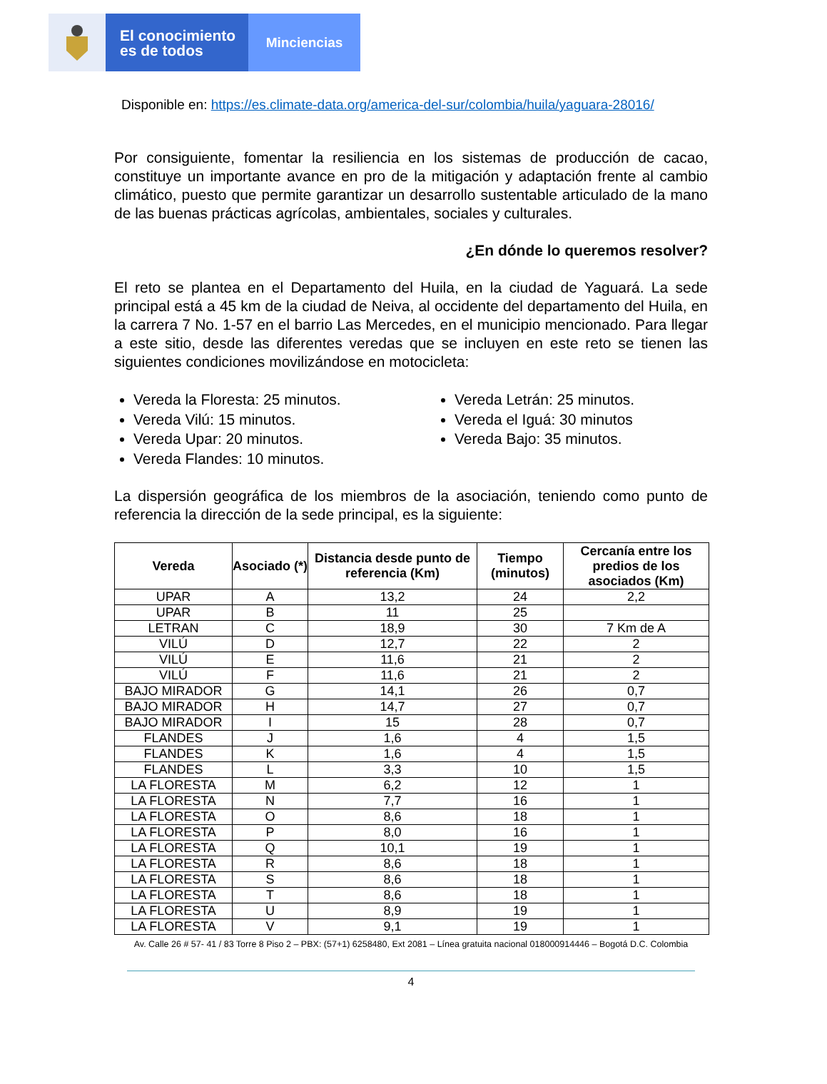El conocimiento
es de todos
Minciencias
Disponible en: https://es.climate-data.org/america-del-sur/colombia/huila/yaguara-28016/
Por consiguiente, fomentar la resiliencia en los sistemas de producción de cacao, constituye un importante avance en pro de la mitigación y adaptación frente al cambio climático, puesto que permite garantizar un desarrollo sustentable articulado de la mano de las buenas prácticas agrícolas, ambientales, sociales y culturales.
¿En dónde lo queremos resolver?
El reto se plantea en el Departamento del Huila, en la ciudad de Yaguará. La sede principal está a 45 km de la ciudad de Neiva, al occidente del departamento del Huila, en la carrera 7 No. 1-57 en el barrio Las Mercedes, en el municipio mencionado. Para llegar a este sitio, desde las diferentes veredas que se incluyen en este reto se tienen las siguientes condiciones movilizándose en motocicleta:
Vereda la Floresta: 25 minutos.
Vereda Vilú: 15 minutos.
Vereda Upar: 20 minutos.
Vereda Flandes: 10 minutos.
Vereda Letrán: 25 minutos.
Vereda el Iguá: 30 minutos
Vereda Bajo: 35 minutos.
La dispersión geográfica de los miembros de la asociación, teniendo como punto de referencia la dirección de la sede principal, es la siguiente:
| Vereda | Asociado (*) | Distancia desde punto de referencia (Km) | Tiempo (minutos) | Cercanía entre los predios de los asociados (Km) |
| --- | --- | --- | --- | --- |
| UPAR | A | 13,2 | 24 | 2,2 |
| UPAR | B | 11 | 25 | |
| LETRAN | C | 18,9 | 30 | 7 Km de A |
| VILÚ | D | 12,7 | 22 | 2 |
| VILÚ | E | 11,6 | 21 | 2 |
| VILÚ | F | 11,6 | 21 | 2 |
| BAJO MIRADOR | G | 14,1 | 26 | 0,7 |
| BAJO MIRADOR | H | 14,7 | 27 | 0,7 |
| BAJO MIRADOR | I | 15 | 28 | 0,7 |
| FLANDES | J | 1,6 | 4 | 1,5 |
| FLANDES | K | 1,6 | 4 | 1,5 |
| FLANDES | L | 3,3 | 10 | 1,5 |
| LA FLORESTA | M | 6,2 | 12 | 1 |
| LA FLORESTA | N | 7,7 | 16 | 1 |
| LA FLORESTA | O | 8,6 | 18 | 1 |
| LA FLORESTA | P | 8,0 | 16 | 1 |
| LA FLORESTA | Q | 10,1 | 19 | 1 |
| LA FLORESTA | R | 8,6 | 18 | 1 |
| LA FLORESTA | S | 8,6 | 18 | 1 |
| LA FLORESTA | T | 8,6 | 18 | 1 |
| LA FLORESTA | U | 8,9 | 19 | 1 |
| LA FLORESTA | V | 9,1 | 19 | 1 |
Av. Calle 26 # 57- 41 / 83 Torre 8 Piso 2 – PBX: (57+1) 6258480, Ext 2081 – Línea gratuita nacional 018000914446 – Bogotá D.C. Colombia
4